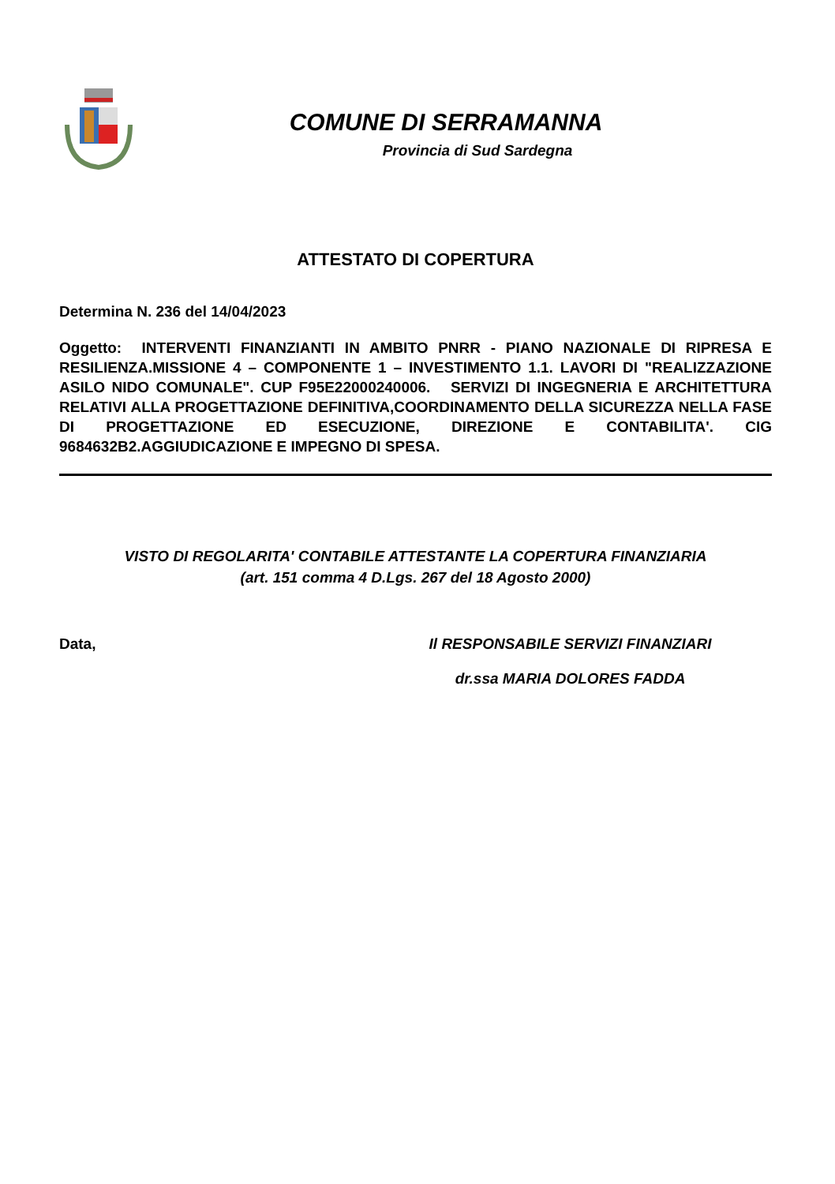COMUNE DI SERRAMANNA
Provincia di Sud Sardegna
ATTESTATO DI COPERTURA
Determina N. 236 del 14/04/2023
Oggetto: INTERVENTI FINANZIANTI IN AMBITO PNRR - PIANO NAZIONALE DI RIPRESA E RESILIENZA.MISSIONE 4 – COMPONENTE 1 – INVESTIMENTO 1.1. LAVORI DI "REALIZZAZIONE ASILO NIDO COMUNALE". CUP F95E22000240006. SERVIZI DI INGEGNERIA E ARCHITETTURA RELATIVI ALLA PROGETTAZIONE DEFINITIVA,COORDINAMENTO DELLA SICUREZZA NELLA FASE DI PROGETTAZIONE ED ESECUZIONE, DIREZIONE E CONTABILITA'. CIG 9684632B2.AGGIUDICAZIONE E IMPEGNO DI SPESA.
VISTO DI REGOLARITA' CONTABILE ATTESTANTE LA COPERTURA FINANZIARIA
(art. 151 comma 4 D.Lgs. 267 del 18 Agosto 2000)
Data, Il RESPONSABILE SERVIZI FINANZIARI
dr.ssa MARIA DOLORES FADDA